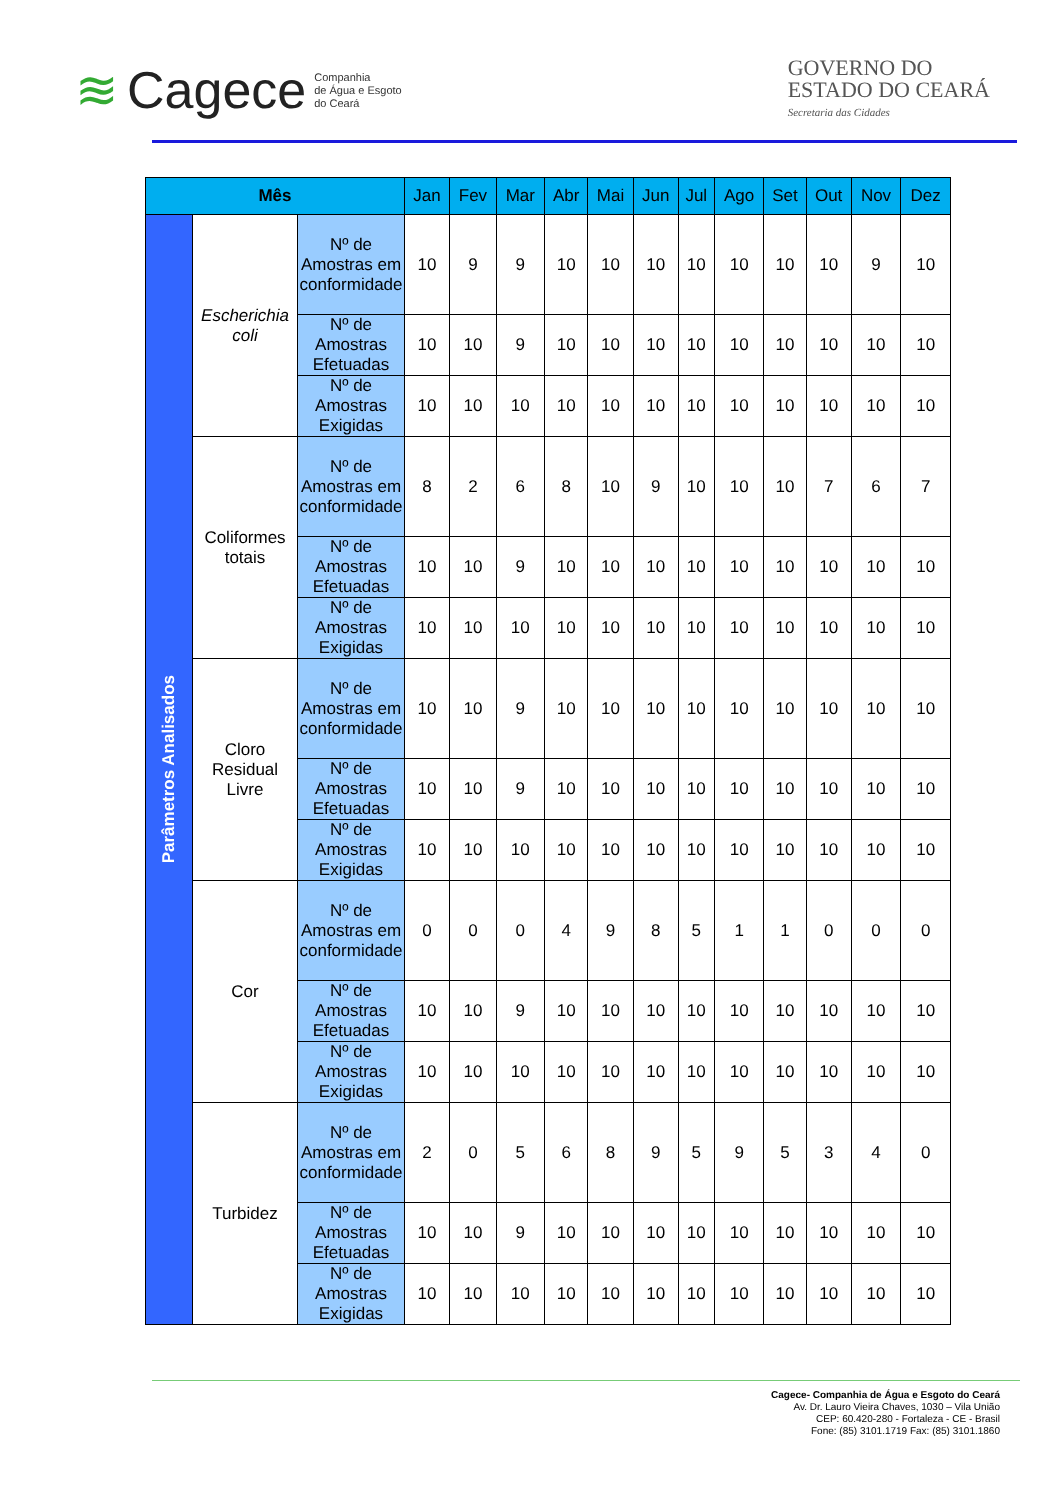≋ Cagece Companhia
de Água e Esgoto
do Ceará
GOVERNO DO
ESTADO DO CEARÁ
Secretaria das Cidades
| Mês | | | Jan | Fev | Mar | Abr | Mai | Jun | Jul | Ago | Set | Out | Nov | Dez |
| --- | --- | --- | --- | --- | --- | --- | --- | --- | --- | --- | --- | --- | --- | --- |
| Parâmetros Analisados | Escherichia coli | Nº de Amostras em conformidade | 10 | 9 | 9 | 10 | 10 | 10 | 10 | 10 | 10 | 10 | 9 | 10 |
| | | Nº de Amostras Efetuadas | 10 | 10 | 9 | 10 | 10 | 10 | 10 | 10 | 10 | 10 | 10 | 10 |
| | | Nº de Amostras Exigidas | 10 | 10 | 10 | 10 | 10 | 10 | 10 | 10 | 10 | 10 | 10 | 10 |
| | Coliformes totais | Nº de Amostras em conformidade | 8 | 2 | 6 | 8 | 10 | 9 | 10 | 10 | 10 | 7 | 6 | 7 |
| | | Nº de Amostras Efetuadas | 10 | 10 | 9 | 10 | 10 | 10 | 10 | 10 | 10 | 10 | 10 | 10 |
| | | Nº de Amostras Exigidas | 10 | 10 | 10 | 10 | 10 | 10 | 10 | 10 | 10 | 10 | 10 | 10 |
| | Cloro Residual Livre | Nº de Amostras em conformidade | 10 | 10 | 9 | 10 | 10 | 10 | 10 | 10 | 10 | 10 | 10 | 10 |
| | | Nº de Amostras Efetuadas | 10 | 10 | 9 | 10 | 10 | 10 | 10 | 10 | 10 | 10 | 10 | 10 |
| | | Nº de Amostras Exigidas | 10 | 10 | 10 | 10 | 10 | 10 | 10 | 10 | 10 | 10 | 10 | 10 |
| | Cor | Nº de Amostras em conformidade | 0 | 0 | 0 | 4 | 9 | 8 | 5 | 1 | 1 | 0 | 0 | 0 |
| | | Nº de Amostras Efetuadas | 10 | 10 | 9 | 10 | 10 | 10 | 10 | 10 | 10 | 10 | 10 | 10 |
| | | Nº de Amostras Exigidas | 10 | 10 | 10 | 10 | 10 | 10 | 10 | 10 | 10 | 10 | 10 | 10 |
| | Turbidez | Nº de Amostras em conformidade | 2 | 0 | 5 | 6 | 8 | 9 | 5 | 9 | 5 | 3 | 4 | 0 |
| | | Nº de Amostras Efetuadas | 10 | 10 | 9 | 10 | 10 | 10 | 10 | 10 | 10 | 10 | 10 | 10 |
| | | Nº de Amostras Exigidas | 10 | 10 | 10 | 10 | 10 | 10 | 10 | 10 | 10 | 10 | 10 | 10 |
Cagece- Companhia de Água e Esgoto do Ceará
Av. Dr. Lauro Vieira Chaves, 1030 – Vila União
CEP: 60.420-280 - Fortaleza - CE - Brasil
Fone: (85) 3101.1719 Fax: (85) 3101.1860